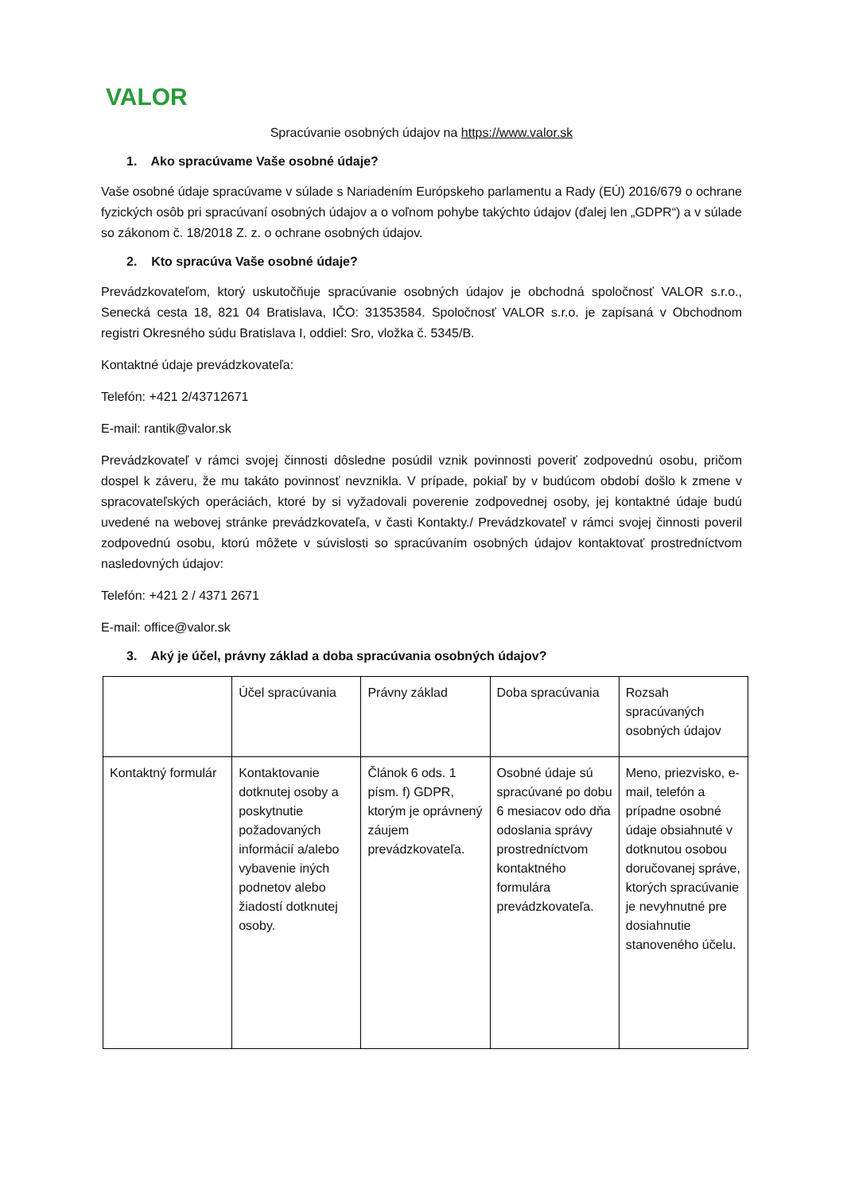VALOR
Spracúvanie osobných údajov na https://www.valor.sk
1. Ako spracúvame Vaše osobné údaje?
Vaše osobné údaje spracúvame v súlade s Nariadením Európskeho parlamentu a Rady (EÚ) 2016/679 o ochrane fyzických osôb pri spracúvaní osobných údajov a o voľnom pohybe takýchto údajov (ďalej len „GDPR“) a v súlade so zákonom č. 18/2018 Z. z. o ochrane osobných údajov.
2. Kto spracúva Vaše osobné údaje?
Prevádzkovateľom, ktorý uskutočňuje spracúvanie osobných údajov je obchodná spoločnosť VALOR s.r.o., Senecká cesta 18, 821 04 Bratislava, IČO: 31353584. Spoločnosť VALOR s.r.o. je zapísaná v Obchodnom registri Okresného súdu Bratislava I, oddiel: Sro, vložka č. 5345/B.
Kontaktné údaje prevádzkovateľa:
Telefón: +421 2/43712671
E-mail: rantik@valor.sk
Prevádzkovateľ v rámci svojej činnosti dôsledne posúdil vznik povinnosti poveriť zodpovednú osobu, pričom dospel k záveru, že mu takáto povinnosť nevznikla. V prípade, pokiaľ by v budúcom období došlo k zmene v spracovateľských operáciách, ktoré by si vyžadovali poverenie zodpovednej osoby, jej kontaktné údaje budú uvedené na webovej stránke prevádzkovateľa, v časti Kontakty./ Prevádzkovateľ v rámci svojej činnosti poveril zodpovednú osobu, ktorú môžete v súvislosti so spracúvaním osobných údajov kontaktovať prostredníctvom nasledovných údajov:
Telefón: +421 2 / 4371 2671
E-mail: office@valor.sk
3. Aký je účel, právny základ a doba spracúvania osobných údajov?
| | Účel spracúvania | Právny základ | Doba spracúvania | Rozsah spracúvaných osobných údajov |
| Kontaktný formulár | Kontaktovanie dotknutej osoby a poskytnutie požadovaných informácií a/alebo vybavenie iných podnetov alebo žiadostí dotknutej osoby. | Článok 6 ods. 1 písm. f) GDPR, ktorým je oprávnený záujem prevádzkovateľa. | Osobné údaje sú spracúvané po dobu 6 mesiacov odo dňa odoslania správy prostredníctvom kontaktného formulára prevádzkovateľa. | Meno, priezvisko, e-mail, telefón a prípadne osobné údaje obsiahnuté v dotknutou osobou doručovanej správe, ktorých spracúvanie je nevyhnutné pre dosiahnutie stanoveného účelu. |